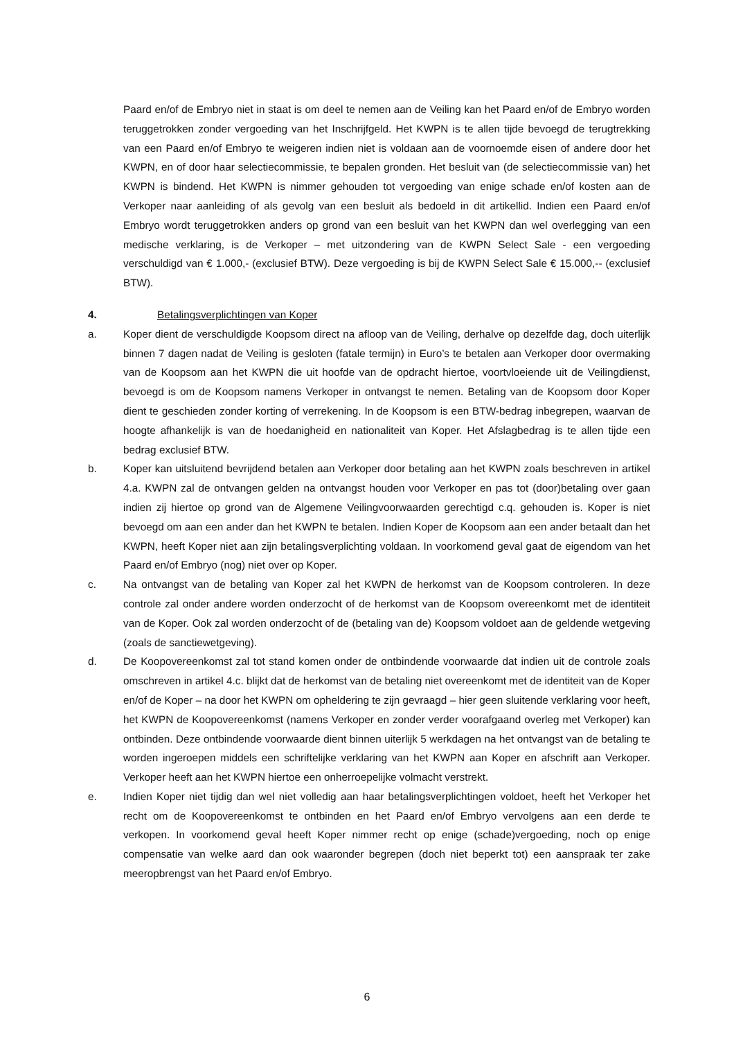Paard en/of de Embryo niet in staat is om deel te nemen aan de Veiling kan het Paard en/of de Embryo worden teruggetrokken zonder vergoeding van het Inschrijfgeld. Het KWPN is te allen tijde bevoegd de terugtrekking van een Paard en/of Embryo te weigeren indien niet is voldaan aan de voornoemde eisen of andere door het KWPN, en of door haar selectiecommissie, te bepalen gronden. Het besluit van (de selectiecommissie van) het KWPN is bindend. Het KWPN is nimmer gehouden tot vergoeding van enige schade en/of kosten aan de Verkoper naar aanleiding of als gevolg van een besluit als bedoeld in dit artikellid. Indien een Paard en/of Embryo wordt teruggetrokken anders op grond van een besluit van het KWPN dan wel overlegging van een medische verklaring, is de Verkoper – met uitzondering van de KWPN Select Sale - een vergoeding verschuldigd van € 1.000,- (exclusief BTW). Deze vergoeding is bij de KWPN Select Sale € 15.000,-- (exclusief BTW).
4. Betalingsverplichtingen van Koper
a. Koper dient de verschuldigde Koopsom direct na afloop van de Veiling, derhalve op dezelfde dag, doch uiterlijk binnen 7 dagen nadat de Veiling is gesloten (fatale termijn) in Euro’s te betalen aan Verkoper door overmaking van de Koopsom aan het KWPN die uit hoofde van de opdracht hiertoe, voortvloeiende uit de Veilingdienst, bevoegd is om de Koopsom namens Verkoper in ontvangst te nemen. Betaling van de Koopsom door Koper dient te geschieden zonder korting of verrekening. In de Koopsom is een BTW-bedrag inbegrepen, waarvan de hoogte afhankelijk is van de hoedanigheid en nationaliteit van Koper. Het Afslagbedrag is te allen tijde een bedrag exclusief BTW.
b. Koper kan uitsluitend bevrijdend betalen aan Verkoper door betaling aan het KWPN zoals beschreven in artikel 4.a. KWPN zal de ontvangen gelden na ontvangst houden voor Verkoper en pas tot (door)betaling over gaan indien zij hiertoe op grond van de Algemene Veilingvoorwaarden gerechtigd c.q. gehouden is. Koper is niet bevoegd om aan een ander dan het KWPN te betalen. Indien Koper de Koopsom aan een ander betaalt dan het KWPN, heeft Koper niet aan zijn betalingsverplichting voldaan. In voorkomend geval gaat de eigendom van het Paard en/of Embryo (nog) niet over op Koper.
c. Na ontvangst van de betaling van Koper zal het KWPN de herkomst van de Koopsom controleren. In deze controle zal onder andere worden onderzocht of de herkomst van de Koopsom overeenkomt met de identiteit van de Koper. Ook zal worden onderzocht of de (betaling van de) Koopsom voldoet aan de geldende wetgeving (zoals de sanctiewetgeving).
d. De Koopovereenkomst zal tot stand komen onder de ontbindende voorwaarde dat indien uit de controle zoals omschreven in artikel 4.c. blijkt dat de herkomst van de betaling niet overeenkomt met de identiteit van de Koper en/of de Koper – na door het KWPN om opheldering te zijn gevraagd – hier geen sluitende verklaring voor heeft, het KWPN de Koopovereenkomst (namens Verkoper en zonder verder voorafgaand overleg met Verkoper) kan ontbinden. Deze ontbindende voorwaarde dient binnen uiterlijk 5 werkdagen na het ontvangst van de betaling te worden ingeroepen middels een schriftelijke verklaring van het KWPN aan Koper en afschrift aan Verkoper. Verkoper heeft aan het KWPN hiertoe een onherroepelijke volmacht verstrekt.
e. Indien Koper niet tijdig dan wel niet volledig aan haar betalingsverplichtingen voldoet, heeft het Verkoper het recht om de Koopovereenkomst te ontbinden en het Paard en/of Embryo vervolgens aan een derde te verkopen. In voorkomend geval heeft Koper nimmer recht op enige (schade)vergoeding, noch op enige compensatie van welke aard dan ook waaronder begrepen (doch niet beperkt tot) een aanspraak ter zake meeropbrengst van het Paard en/of Embryo.
6